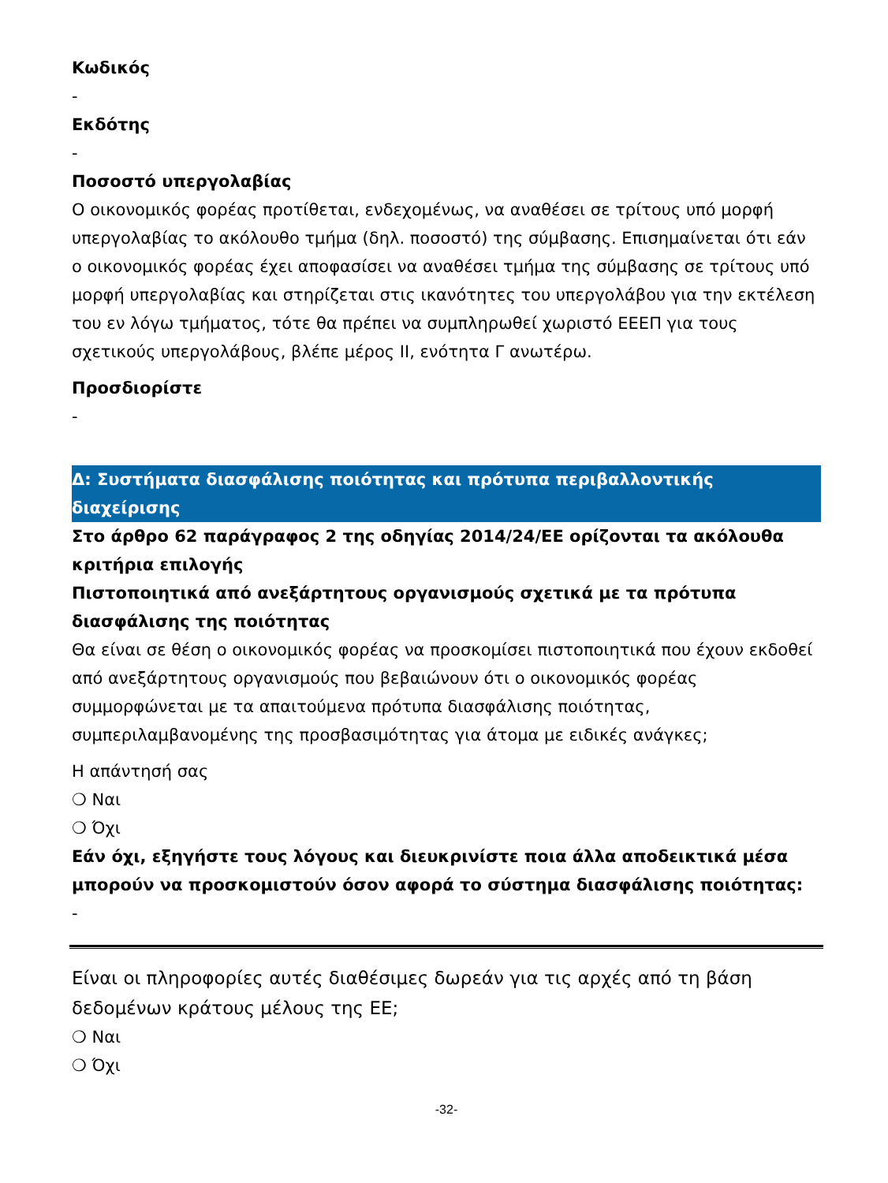Κωδικός
-
Εκδότης
-
Ποσοστό υπεργολαβίας
Ο οικονομικός φορέας προτίθεται, ενδεχομένως, να αναθέσει σε τρίτους υπό μορφή υπεργολαβίας το ακόλουθο τμήμα (δηλ. ποσοστό) της σύμβασης. Επισημαίνεται ότι εάν ο οικονομικός φορέας έχει αποφασίσει να αναθέσει τμήμα της σύμβασης σε τρίτους υπό μορφή υπεργολαβίας και στηρίζεται στις ικανότητες του υπεργολάβου για την εκτέλεση του εν λόγω τμήματος, τότε θα πρέπει να συμπληρωθεί χωριστό ΕΕΕΠ για τους σχετικούς υπεργολάβους, βλέπε μέρος ΙΙ, ενότητα Γ ανωτέρω.
Προσδιορίστε
-
Δ: Συστήματα διασφάλισης ποιότητας και πρότυπα περιβαλλοντικής διαχείρισης
Στο άρθρο 62 παράγραφος 2 της οδηγίας 2014/24/ΕΕ ορίζονται τα ακόλουθα κριτήρια επιλογής
Πιστοποιητικά από ανεξάρτητους οργανισμούς σχετικά με τα πρότυπα διασφάλισης της ποιότητας
Θα είναι σε θέση ο οικονομικός φορέας να προσκομίσει πιστοποιητικά που έχουν εκδοθεί από ανεξάρτητους οργανισμούς που βεβαιώνουν ότι ο οικονομικός φορέας συμμορφώνεται με τα απαιτούμενα πρότυπα διασφάλισης ποιότητας, συμπεριλαμβανομένης της προσβασιμότητας για άτομα με ειδικές ανάγκες;
Η απάντησή σας
❍ Ναι
❍ Όχι
Εάν όχι, εξηγήστε τους λόγους και διευκρινίστε ποια άλλα αποδεικτικά μέσα μπορούν να προσκομιστούν όσον αφορά το σύστημα διασφάλισης ποιότητας:
-
Είναι οι πληροφορίες αυτές διαθέσιμες δωρεάν για τις αρχές από τη βάση δεδομένων κράτους μέλους της ΕΕ;
❍ Ναι
❍ Όχι
-32-